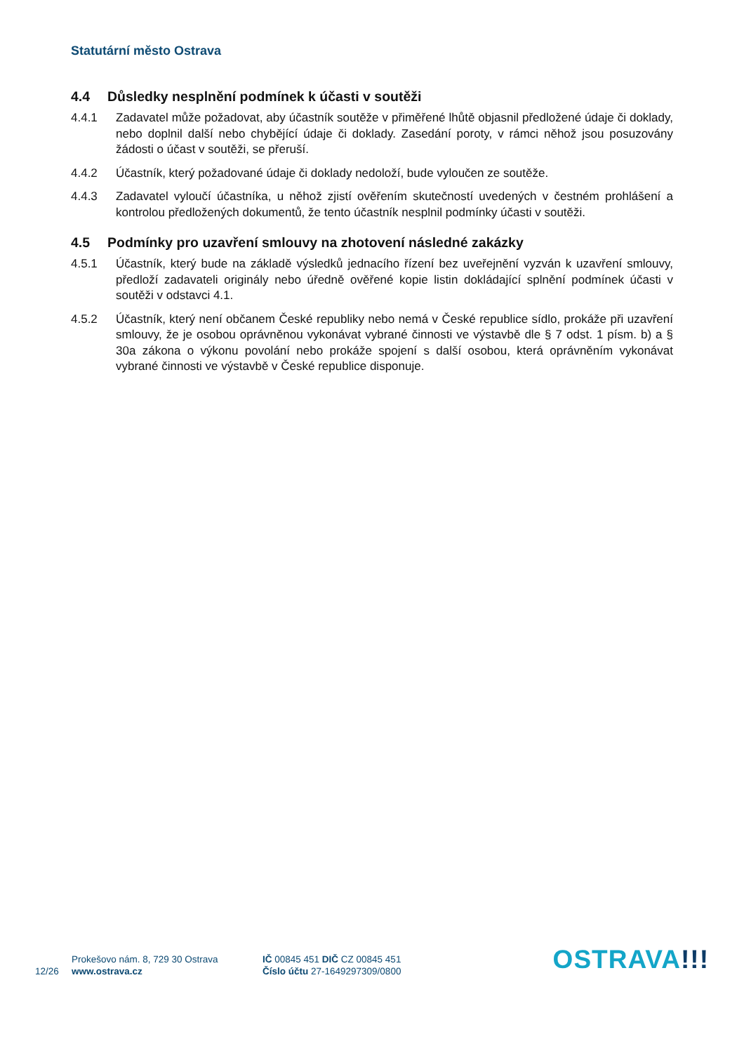Statutární město Ostrava
4.4 Důsledky nesplnění podmínek k účasti v soutěži
4.4.1 Zadavatel může požadovat, aby účastník soutěže v přiměřené lhůtě objasnil předložené údaje či doklady, nebo doplnil další nebo chybějící údaje či doklady. Zasedání poroty, v rámci něhož jsou posuzovány žádosti o účast v soutěži, se přeruší.
4.4.2 Účastník, který požadované údaje či doklady nedoloží, bude vyloučen ze soutěže.
4.4.3 Zadavatel vyloučí účastníka, u něhož zjistí ověřením skutečností uvedených v čestném prohlášení a kontrolou předložených dokumentů, že tento účastník nesplnil podmínky účasti v soutěži.
4.5 Podmínky pro uzavření smlouvy na zhotovení následné zakázky
4.5.1 Účastník, který bude na základě výsledků jednacího řízení bez uveřejnění vyzván k uzavření smlouvy, předloží zadavateli originály nebo úředně ověřené kopie listin dokládající splnění podmínek účasti v soutěži v odstavci 4.1.
4.5.2 Účastník, který není občanem České republiky nebo nemá v České republice sídlo, prokáže při uzavření smlouvy, že je osobou oprávněnou vykonávat vybrané činnosti ve výstavbě dle § 7 odst. 1 písm. b) a § 30a zákona o výkonu povolání nebo prokáže spojení s další osobou, která oprávněním vykonávat vybrané činnosti ve výstavbě v České republice disponuje.
12/26
Prokešovo nám. 8, 729 30 Ostrava
www.ostrava.cz
IČ 00845 451 DIČ CZ 00845 451
Číslo účtu 27-1649297309/0800
OSTRAVA!!!